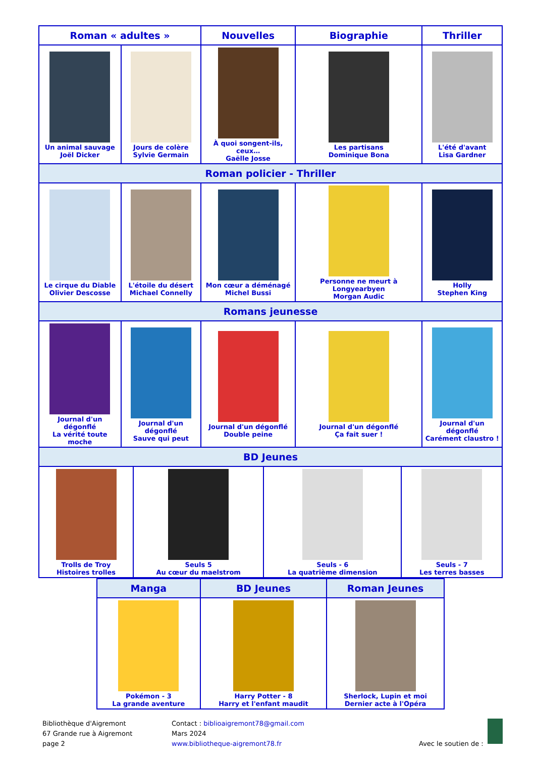| Roman « adultes » | | Nouvelles | Biographie | Thriller |
| --- | --- | --- | --- | --- |
| Un animal sauvage Joël Dicker | Jours de colère Sylvie Germain | À quoi songent-ils, ceux… Gaëlle Josse | Les partisans Dominique Bona | L'été d'avant Lisa Gardner |
| Roman policier - Thriller | | | | |
| Le cirque du Diable Olivier Descosse | L'étoile du désert Michael Connelly | Mon cœur a déménagé Michel Bussi | Personne ne meurt à Longyearbyen Morgan Audic | Holly Stephen King |
| Romans jeunesse | | | | |
| Journal d'un dégonflé La vérité toute moche | Journal d'un dégonflé Sauve qui peut | Journal d'un dégonflé Double peine | Journal d'un dégonflé Ça fait suer ! | Journal d'un dégonflé Carément claustro ! |
| BD Jeunes | | | | |
| / Trolls de Troy Histoires trolles / Seuls 5 Au cœur du maelstrom / Seuls - 6 La quatrième dimension / Seuls - 7 Les terres basses / | | | | |
| Manga | BD Jeunes | Roman Jeunes |
| --- | --- | --- |
| Pokémon - 3 La grande aventure | Harry Potter - 8 Harry et l'enfant maudit | Sherlock, Lupin et moi Dernier acte à l'Opéra |
Bibliothèque d'Aigremont
67 Grande rue à Aigremont
page 2
Contact : biblioaigremont78@gmail.com
Mars 2024
www.bibliotheque-aigremont78.fr
Avec le soutien de :